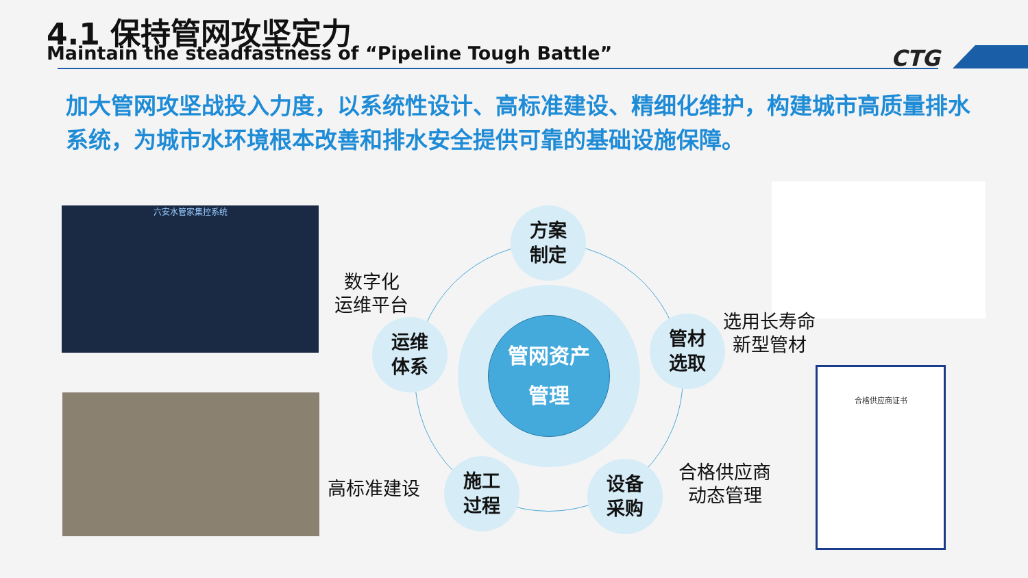4.1 保持管网攻坚定力
Maintain the steadfastness of “Pipeline Tough Battle”
CTG
加大管网攻坚战投入力度，以系统性设计、高标准建设、精细化维护，构建城市高质量排水系统，为城市水环境根本改善和排水安全提供可靠的基础设施保障。
六安水管家集控系统
合格供应商证书
管网资产
管理
方案
制定
运维
体系
管材
选取
施工
过程
设备
采购
数字化
运维平台
高标准建设
选用长寿命
新型管材
合格供应商
动态管理